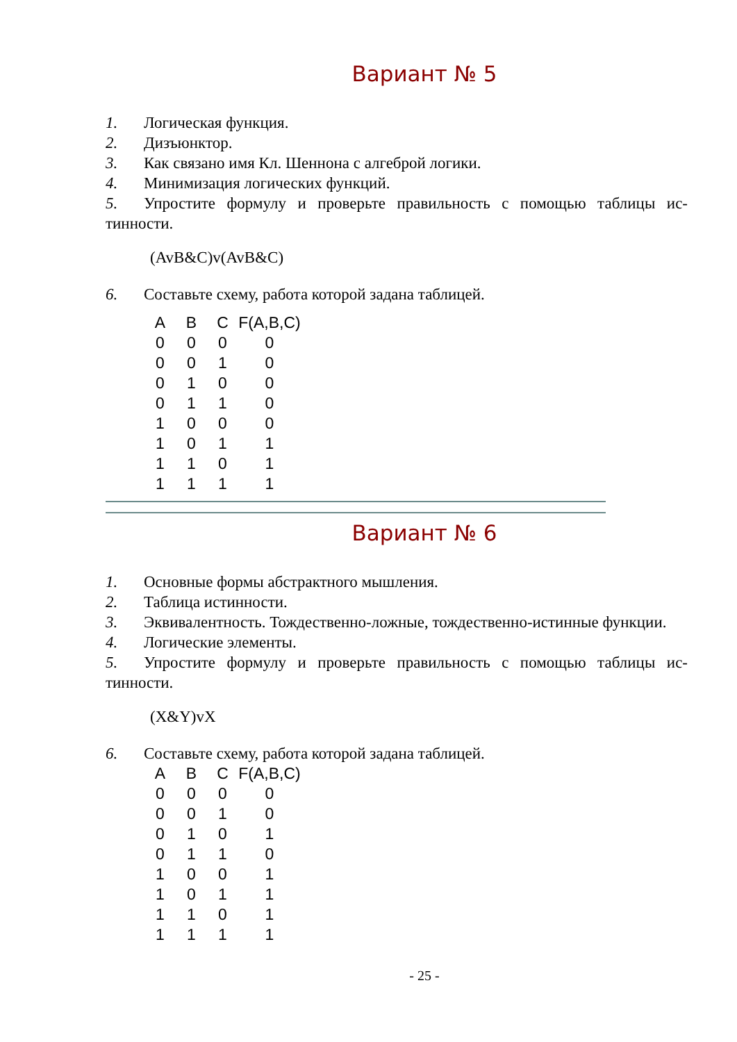Вариант № 5
1. Логическая функция.
2. Дизъюнктор.
3. Как связано имя Кл. Шеннона с алгеброй логики.
4. Минимизация логических функций.
5. Упростите формулу и проверьте правильность с помощью таблицы ис-тинности.
(AvB&C)v(AvB&C)
6. Составьте схему, работа которой задана таблицей.
| A | B | C | F(A,B,C) |
| --- | --- | --- | --- |
| 0 | 0 | 0 | 0 |
| 0 | 0 | 1 | 0 |
| 0 | 1 | 0 | 0 |
| 0 | 1 | 1 | 0 |
| 1 | 0 | 0 | 0 |
| 1 | 0 | 1 | 1 |
| 1 | 1 | 0 | 1 |
| 1 | 1 | 1 | 1 |
Вариант № 6
1. Основные формы абстрактного мышления.
2. Таблица истинности.
3. Эквивалентность. Тождественно-ложные, тождественно-истинные функции.
4. Логические элементы.
5. Упростите формулу и проверьте правильность с помощью таблицы ис-тинности.
(X&Y)vX
6. Составьте схему, работа которой задана таблицей.
| A | B | C | F(A,B,C) |
| --- | --- | --- | --- |
| 0 | 0 | 0 | 0 |
| 0 | 0 | 1 | 0 |
| 0 | 1 | 0 | 1 |
| 0 | 1 | 1 | 0 |
| 1 | 0 | 0 | 1 |
| 1 | 0 | 1 | 1 |
| 1 | 1 | 0 | 1 |
| 1 | 1 | 1 | 1 |
- 25 -